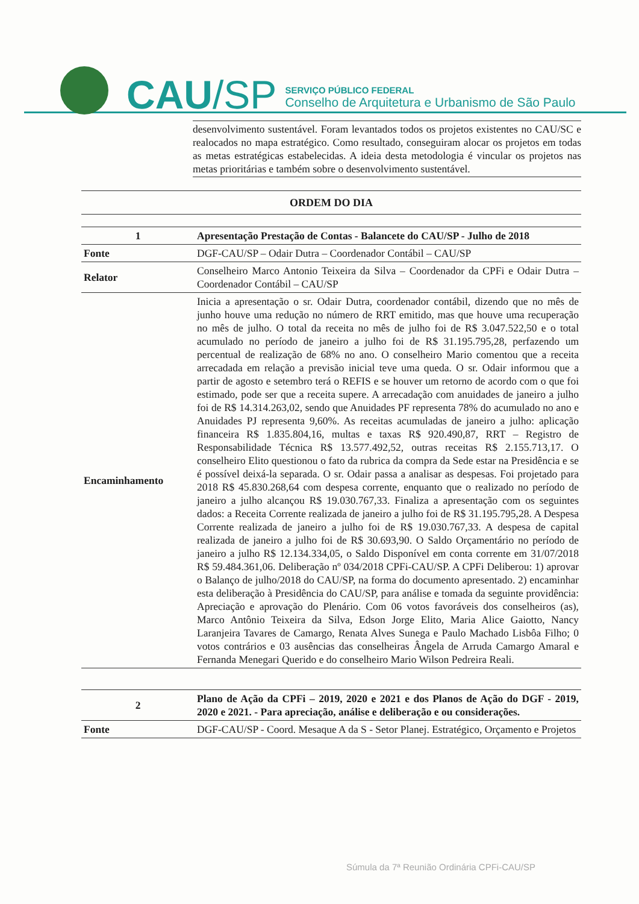CAU/SP
SERVIÇO PÚBLICO FEDERAL
Conselho de Arquitetura e Urbanismo de São Paulo
desenvolvimento sustentável. Foram levantados todos os projetos existentes no CAU/SC e realocados no mapa estratégico. Como resultado, conseguiram alocar os projetos em todas as metas estratégicas estabelecidas. A ideia desta metodologia é vincular os projetos nas metas prioritárias e também sobre o desenvolvimento sustentável.
ORDEM DO DIA
| 1 | Apresentação Prestação de Contas - Balancete do CAU/SP - Julho de 2018 |
| Fonte | DGF-CAU/SP – Odair Dutra – Coordenador Contábil – CAU/SP |
| Relator | Conselheiro Marco Antonio Teixeira da Silva – Coordenador da CPFi e Odair Dutra – Coordenador Contábil – CAU/SP |
| Encaminhamento | Inicia a apresentação o sr. Odair Dutra, coordenador contábil, dizendo que no mês de junho houve uma redução no número de RRT emitido, mas que houve uma recuperação no mês de julho. O total da receita no mês de julho foi de R$ 3.047.522,50 e o total acumulado no período de janeiro a julho foi de R$ 31.195.795,28, perfazendo um percentual de realização de 68% no ano. O conselheiro Mario comentou que a receita arrecadada em relação a previsão inicial teve uma queda. O sr. Odair informou que a partir de agosto e setembro terá o REFIS e se houver um retorno de acordo com o que foi estimado, pode ser que a receita supere. A arrecadação com anuidades de janeiro a julho foi de R$ 14.314.263,02, sendo que Anuidades PF representa 78% do acumulado no ano e Anuidades PJ representa 9,60%. As receitas acumuladas de janeiro a julho: aplicação financeira R$ 1.835.804,16, multas e taxas R$ 920.490,87, RRT – Registro de Responsabilidade Técnica R$ 13.577.492,52, outras receitas R$ 2.155.713,17. O conselheiro Elito questionou o fato da rubrica da compra da Sede estar na Presidência e se é possível deixá-la separada. O sr. Odair passa a analisar as despesas. Foi projetado para 2018 R$ 45.830.268,64 com despesa corrente, enquanto que o realizado no período de janeiro a julho alcançou R$ 19.030.767,33. Finaliza a apresentação com os seguintes dados: a Receita Corrente realizada de janeiro a julho foi de R$ 31.195.795,28. A Despesa Corrente realizada de janeiro a julho foi de R$ 19.030.767,33. A despesa de capital realizada de janeiro a julho foi de R$ 30.693,90. O Saldo Orçamentário no período de janeiro a julho R$ 12.134.334,05, o Saldo Disponível em conta corrente em 31/07/2018 R$ 59.484.361,06. Deliberação nº 034/2018 CPFi-CAU/SP. A CPFi Deliberou: 1) aprovar o Balanço de julho/2018 do CAU/SP, na forma do documento apresentado. 2) encaminhar esta deliberação à Presidência do CAU/SP, para análise e tomada da seguinte providência: Apreciação e aprovação do Plenário. Com 06 votos favoráveis dos conselheiros (as), Marco Antônio Teixeira da Silva, Edson Jorge Elito, Maria Alice Gaiotto, Nancy Laranjeira Tavares de Camargo, Renata Alves Sunega e Paulo Machado Lisbôa Filho; 0 votos contrários e 03 ausências das conselheiras Ângela de Arruda Camargo Amaral e Fernanda Menegari Querido e do conselheiro Mario Wilson Pedreira Reali. |
| 2 | Plano de Ação da CPFi – 2019, 2020 e 2021 e dos Planos de Ação do DGF - 2019, 2020 e 2021. - Para apreciação, análise e deliberação e ou considerações. |
| Fonte | DGF-CAU/SP - Coord. Mesaque A da S - Setor Planej. Estratégico, Orçamento e Projetos |
Súmula da 7ª Reunião Ordinária CPFi-CAU/SP